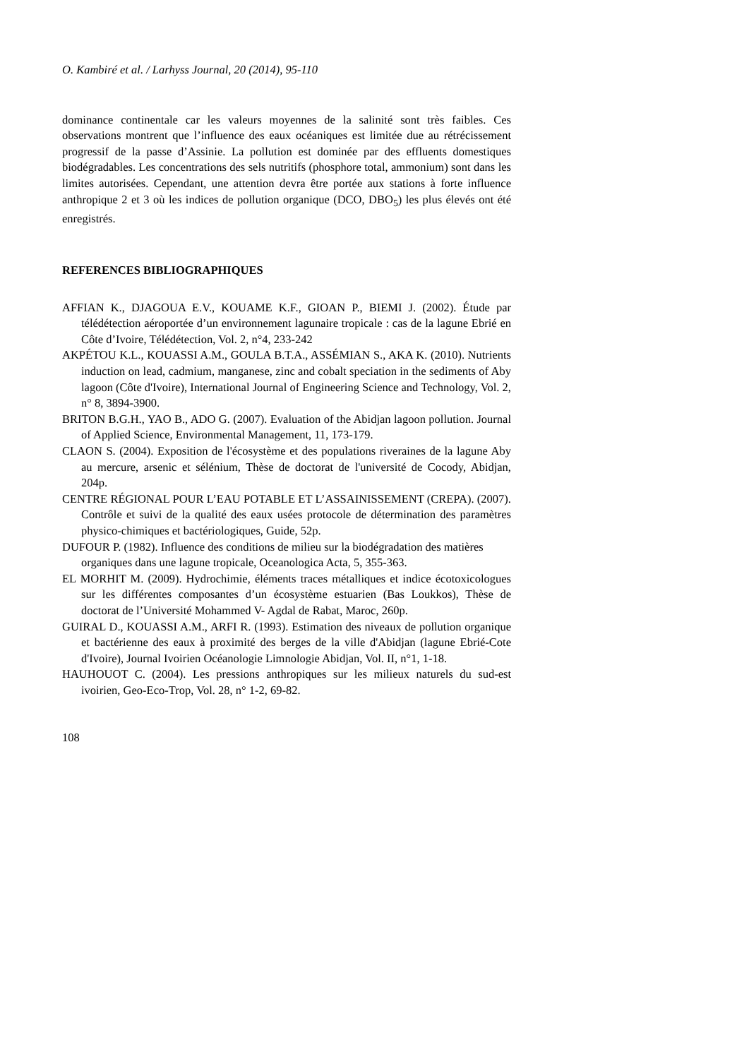O. Kambiré et al. / Larhyss Journal, 20 (2014), 95-110
dominance continentale car les valeurs moyennes de la salinité sont très faibles. Ces observations montrent que l’influence des eaux océaniques est limitée due au rétrécissement progressif de la passe d’Assinie. La pollution est dominée par des effluents domestiques biodégradables. Les concentrations des sels nutritifs (phosphore total, ammonium) sont dans les limites autorisées. Cependant, une attention devra être portée aux stations à forte influence anthropique 2 et 3 où les indices de pollution organique (DCO, DBO<sub>5</sub>) les plus élevés ont été enregistrés.
REFERENCES BIBLIOGRAPHIQUES
AFFIAN K., DJAGOUA E.V., KOUAME K.F., GIOAN P., BIEMI J. (2002). Étude par télédétection aéroportée d’un environnement lagunaire tropicale : cas de la lagune Ebrié en Côte d’Ivoire, Télédétection, Vol. 2, n°4, 233-242
AKPÉTOU K.L., KOUASSI A.M., GOULA B.T.A., ASSÉMIAN S., AKA K. (2010). Nutrients induction on lead, cadmium, manganese, zinc and cobalt speciation in the sediments of Aby lagoon (Côte d'Ivoire), International Journal of Engineering Science and Technology, Vol. 2, n° 8, 3894-3900.
BRITON B.G.H., YAO B., ADO G. (2007). Evaluation of the Abidjan lagoon pollution. Journal of Applied Science, Environmental Management, 11, 173-179.
CLAON S. (2004). Exposition de l'écosystème et des populations riveraines de la lagune Aby au mercure, arsenic et sélénium, Thèse de doctorat de l'université de Cocody, Abidjan, 204p.
CENTRE RÉGIONAL POUR L’EAU POTABLE ET L’ASSAINISSEMENT (CREPA). (2007). Contrôle et suivi de la qualité des eaux usées protocole de détermination des paramètres physico-chimiques et bactériologiques, Guide, 52p.
DUFOUR P. (1982). Influence des conditions de milieu sur la biodégradation des matières organiques dans une lagune tropicale, Oceanologica Acta, 5, 355-363.
EL MORHIT M. (2009). Hydrochimie, éléments traces métalliques et indice écotoxicologues sur les différentes composantes d’un écosystème estuarien (Bas Loukkos), Thèse de doctorat de l’Université Mohammed V- Agdal de Rabat, Maroc, 260p.
GUIRAL D., KOUASSI A.M., ARFI R. (1993). Estimation des niveaux de pollution organique et bactérienne des eaux à proximité des berges de la ville d'Abidjan (lagune Ebrié-Cote d'Ivoire), Journal Ivoirien Océanologie Limnologie Abidjan, Vol. II, n°1, 1-18.
HAUHOUOT C. (2004). Les pressions anthropiques sur les milieux naturels du sud-est ivoirien, Geo-Eco-Trop, Vol. 28, n° 1-2, 69-82.
108